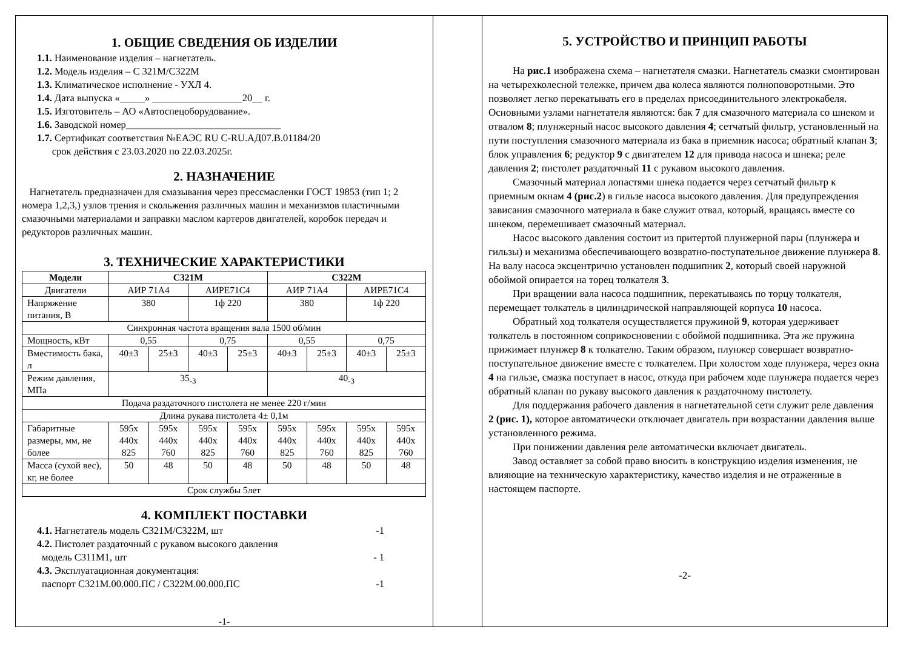1. ОБЩИЕ СВЕДЕНИЯ ОБ ИЗДЕЛИИ
1.1. Наименование изделия – нагнетатель.
1.2. Модель изделия – С 321М/С322М
1.3. Климатическое исполнение - УХЛ 4.
1.4. Дата выпуска «_____» __________________20__ г.
1.5. Изготовитель – АО «Автоспецоборудование».
1.6. Заводской номер_______________________________
1.7. Сертификат соответствия №ЕАЭС RU C-RU.АД07.В.01184/20
срок действия с 23.03.2020 по 22.03.2025г.
2. НАЗНАЧЕНИЕ
Нагнетатель предназначен для смазывания через прессмасленки ГОСТ 19853 (тип 1; 2 номера 1,2,3,) узлов трения и скольжения различных машин и механизмов пластичными смазочными материалами и заправки маслом картеров двигателей, коробок передач и редукторов различных машин.
3. ТЕХНИЧЕСКИЕ ХАРАКТЕРИСТИКИ
| Модели | С321М | | | | С322М | | | |
| --- | --- | --- | --- | --- | --- | --- | --- | --- |
| Двигатели | АИР 71А4 | | АИРЕ71С4 | | АИР 71А4 | | АИРЕ71С4 | |
| Напряжение питания, В | 380 | | 1ф 220 | | 380 | | 1ф 220 | |
| Синхронная частота вращения вала 1500 об/мин | | | | | | | | |
| Мощность, кВт | 0,55 | | 0,75 | | 0,55 | | 0,75 | |
| Вместимость бака, л | 40±3 | 25±3 | 40±3 | 25±3 | 40±3 | 25±3 | 40±3 | 25±3 |
| Режим давления, МПа | 35<sub>-3</sub> | | | | 40<sub>-3</sub> | | | |
| Подача раздаточного пистолета не менее 220 г/мин | | | | | | | | |
| Длина рукава пистолета 4± 0,1м | | | | | | | | |
| Габаритные размеры, мм, не более | 595х 440х 825 | 595х 440х 760 | 595х 440х 825 | 595х 440х 760 | 595х 440х 825 | 595х 440х 760 | 595х 440х 825 | 595х 440х 760 |
| Масса (сухой вес), кг, не более | 50 | 48 | 50 | 48 | 50 | 48 | 50 | 48 |
| Срок службы 5лет | | | | | | | | |
4. КОМПЛЕКТ ПОСТАВКИ
4.1. Нагнетатель модель С321М/С322М, шт -1
4.2. Пистолет раздаточный с рукавом высокого давления
модель С311М1, шт - 1
4.3. Эксплуатационная документация:
паспорт С321М.00.000.ПС / С322М.00.000.ПС -1
-1-
5. УСТРОЙСТВО И ПРИНЦИП РАБОТЫ
На рис.1 изображена схема – нагнетателя смазки. Нагнетатель смазки смонтирован на четырехколесной тележке, причем два колеса являются полноповоротными. Это позволяет легко перекатывать его в пределах присоединительного электрокабеля. Основными узлами нагнетателя являются: бак 7 для смазочного материала со шнеком и отвалом 8; плунжерный насос высокого давления 4; сетчатый фильтр, установленный на пути поступления смазочного материала из бака в приемник насоса; обратный клапан 3; блок управления 6; редуктор 9 с двигателем 12 для привода насоса и шнека; реле давления 2; пистолет раздаточный 11 с рукавом высокого давления.
Смазочный материал лопастями шнека подается через сетчатый фильтр к приемным окнам 4 (рис.2) в гильзе насоса высокого давления. Для предупреждения зависания смазочного материала в баке служит отвал, который, вращаясь вместе со шнеком, перемешивает смазочный материал.
Насос высокого давления состоит из притертой плунжерной пары (плунжера и гильзы) и механизма обеспечивающего возвратно-поступательное движение плунжера 8. На валу насоса эксцентрично установлен подшипник 2, который своей наружной обоймой опирается на торец толкателя 3.
При вращении вала насоса подшипник, перекатываясь по торцу толкателя, перемещает толкатель в цилиндрической направляющей корпуса 10 насоса.
Обратный ход толкателя осуществляется пружиной 9, которая удерживает толкатель в постоянном соприкосновении с обоймой подшипника. Эта же пружина прижимает плунжер 8 к толкателю. Таким образом, плунжер совершает возвратно-поступательное движение вместе с толкателем. При холостом ходе плунжера, через окна 4 на гильзе, смазка поступает в насос, откуда при рабочем ходе плунжера подается через обратный клапан по рукаву высокого давления к раздаточному пистолету.
Для поддержания рабочего давления в нагнетательной сети служит реле давления 2 (рис. 1), которое автоматически отключает двигатель при возрастании давления выше установленного режима.
При понижении давления реле автоматически включает двигатель.
Завод оставляет за собой право вносить в конструкцию изделия изменения, не влияющие на техническую характеристику, качество изделия и не отраженные в настоящем паспорте.
-2-